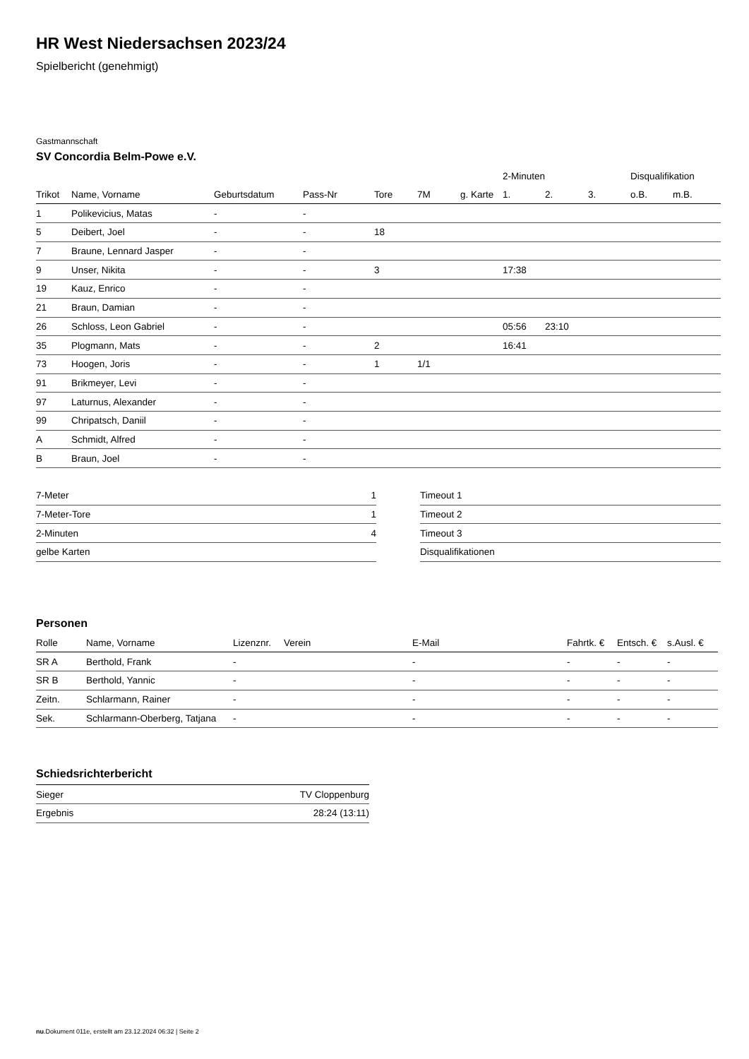HR West Niedersachsen 2023/24
Spielbericht (genehmigt)
Gastmannschaft
SV Concordia Belm-Powe e.V.
| | | | | | | | 2-Minuten | | | Disqualifikation | |
| --- | --- | --- | --- | --- | --- | --- | --- | --- | --- | --- | --- |
| Trikot | Name, Vorname | Geburtsdatum | Pass-Nr | Tore | 7M | g. Karte | 1. | 2. | 3. | o.B. | m.B. |
| 1 | Polikevicius, Matas | - | - | | | | | | | | |
| 5 | Deibert, Joel | - | - | 18 | | | | | | | |
| 7 | Braune, Lennard Jasper | - | - | | | | | | | | |
| 9 | Unser, Nikita | - | - | 3 | | | 17:38 | | | | |
| 19 | Kauz, Enrico | - | - | | | | | | | | |
| 21 | Braun, Damian | - | - | | | | | | | | |
| 26 | Schloss, Leon Gabriel | - | - | | | | 05:56 | 23:10 | | | |
| 35 | Plogmann, Mats | - | - | 2 | | | 16:41 | | | | |
| 73 | Hoogen, Joris | - | - | 1 | 1/1 | | | | | | |
| 91 | Brikmeyer, Levi | - | - | | | | | | | | |
| 97 | Laturnus, Alexander | - | - | | | | | | | | |
| 99 | Chripatsch, Daniil | - | - | | | | | | | | |
| A | Schmidt, Alfred | - | - | | | | | | | | |
| B | Braun, Joel | - | - | | | | | | | | |
| 7-Meter | 1 |
| 7-Meter-Tore | 1 |
| 2-Minuten | 4 |
| gelbe Karten | |
| Timeout 1 |
| Timeout 2 |
| Timeout 3 |
| Disqualifikationen |
Personen
| Rolle | Name, Vorname | Lizenznr. | Verein | E-Mail | Fahrtk. € | Entsch. € | s.Ausl. € |
| --- | --- | --- | --- | --- | --- | --- | --- |
| SR A | Berthold, Frank | - | | - | - | - | - |
| SR B | Berthold, Yannic | - | | - | - | - | - |
| Zeitn. | Schlarmann, Rainer | - | | - | - | - | - |
| Sek. | Schlarmann-Oberberg, Tatjana | - | | - | - | - | - |
Schiedsrichterbericht
| Sieger | TV Cloppenburg |
| Ergebnis | 28:24 (13:11) |
nu.Dokument 011e, erstellt am 23.12.2024 06:32 | Seite 2